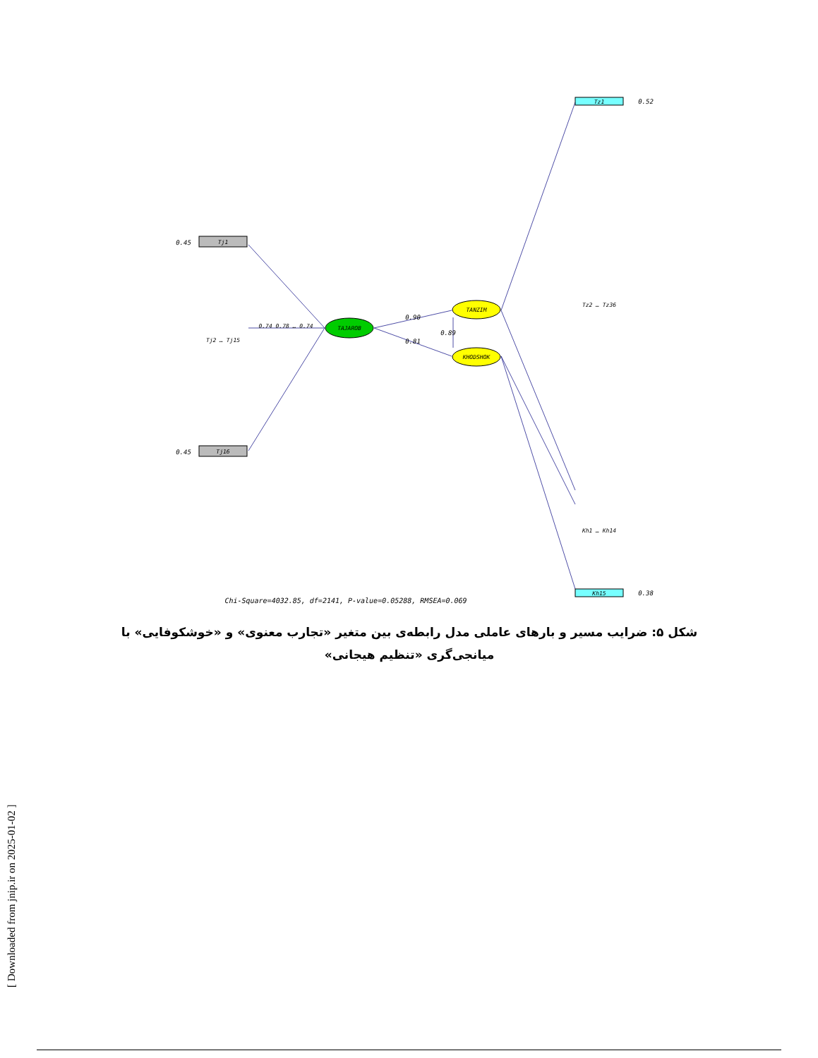Tj1
0.45
Tj16
0.45
Tj2 … Tj15
0.74 0.78 … 0.74
TAJAROB
TANZIM
KHODSHOK
0.90
0.81
0.89
Tz1
0.52
Tz2 … Tz36
Kh15
0.38
Kh1 … Kh14
Chi-Square=4032.85, df=2141, P-value=0.05288, RMSEA=0.069
شکل ۵: ضرایب مسیر و بارهای عاملی مدل رابطه‌ی بین متغیر «تجارب معنوی» و «خوشکوفایی» با میانجی‌گری «تنظیم هیجانی»
[ Downloaded from jnip.ir on 2025-01-02 ]